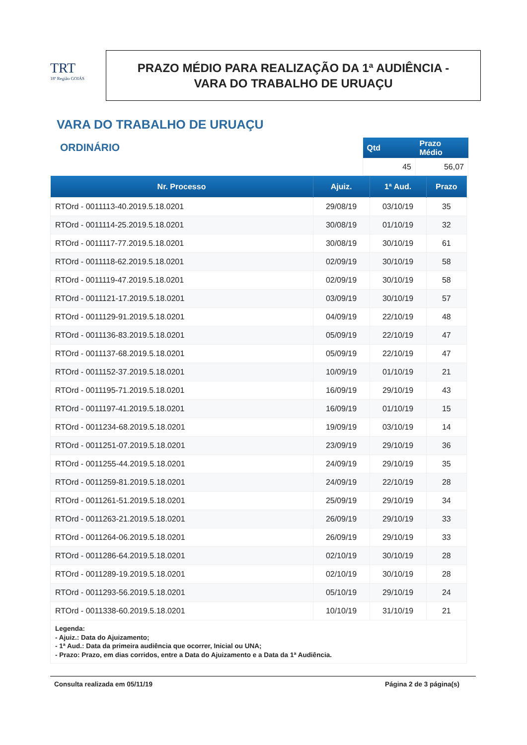TRT
18ª Região GOIÁS
PRAZO MÉDIO PARA REALIZAÇÃO DA 1ª AUDIÊNCIA -
VARA DO TRABALHO DE URUAÇU
VARA DO TRABALHO DE URUAÇU
ORDINÁRIO
| Qtd | Prazo Médio |
| --- | --- |
| 45 | 56,07 |
| Nr. Processo | Ajuiz. | 1ª Aud. | Prazo |
| --- | --- | --- | --- |
| RTOrd - 0011113-40.2019.5.18.0201 | 29/08/19 | 03/10/19 | 35 |
| RTOrd - 0011114-25.2019.5.18.0201 | 30/08/19 | 01/10/19 | 32 |
| RTOrd - 0011117-77.2019.5.18.0201 | 30/08/19 | 30/10/19 | 61 |
| RTOrd - 0011118-62.2019.5.18.0201 | 02/09/19 | 30/10/19 | 58 |
| RTOrd - 0011119-47.2019.5.18.0201 | 02/09/19 | 30/10/19 | 58 |
| RTOrd - 0011121-17.2019.5.18.0201 | 03/09/19 | 30/10/19 | 57 |
| RTOrd - 0011129-91.2019.5.18.0201 | 04/09/19 | 22/10/19 | 48 |
| RTOrd - 0011136-83.2019.5.18.0201 | 05/09/19 | 22/10/19 | 47 |
| RTOrd - 0011137-68.2019.5.18.0201 | 05/09/19 | 22/10/19 | 47 |
| RTOrd - 0011152-37.2019.5.18.0201 | 10/09/19 | 01/10/19 | 21 |
| RTOrd - 0011195-71.2019.5.18.0201 | 16/09/19 | 29/10/19 | 43 |
| RTOrd - 0011197-41.2019.5.18.0201 | 16/09/19 | 01/10/19 | 15 |
| RTOrd - 0011234-68.2019.5.18.0201 | 19/09/19 | 03/10/19 | 14 |
| RTOrd - 0011251-07.2019.5.18.0201 | 23/09/19 | 29/10/19 | 36 |
| RTOrd - 0011255-44.2019.5.18.0201 | 24/09/19 | 29/10/19 | 35 |
| RTOrd - 0011259-81.2019.5.18.0201 | 24/09/19 | 22/10/19 | 28 |
| RTOrd - 0011261-51.2019.5.18.0201 | 25/09/19 | 29/10/19 | 34 |
| RTOrd - 0011263-21.2019.5.18.0201 | 26/09/19 | 29/10/19 | 33 |
| RTOrd - 0011264-06.2019.5.18.0201 | 26/09/19 | 29/10/19 | 33 |
| RTOrd - 0011286-64.2019.5.18.0201 | 02/10/19 | 30/10/19 | 28 |
| RTOrd - 0011289-19.2019.5.18.0201 | 02/10/19 | 30/10/19 | 28 |
| RTOrd - 0011293-56.2019.5.18.0201 | 05/10/19 | 29/10/19 | 24 |
| RTOrd - 0011338-60.2019.5.18.0201 | 10/10/19 | 31/10/19 | 21 |
| Legenda: - Ajuiz.: Data do Ajuizamento; - 1ª Aud.: Data da primeira audiência que ocorrer, Inicial ou UNA; - Prazo: Prazo, em dias corridos, entre a Data do Ajuizamento e a Data da 1ª Audiência. | | | |
Consulta realizada em 05/11/19 Página 2 de 3 página(s)